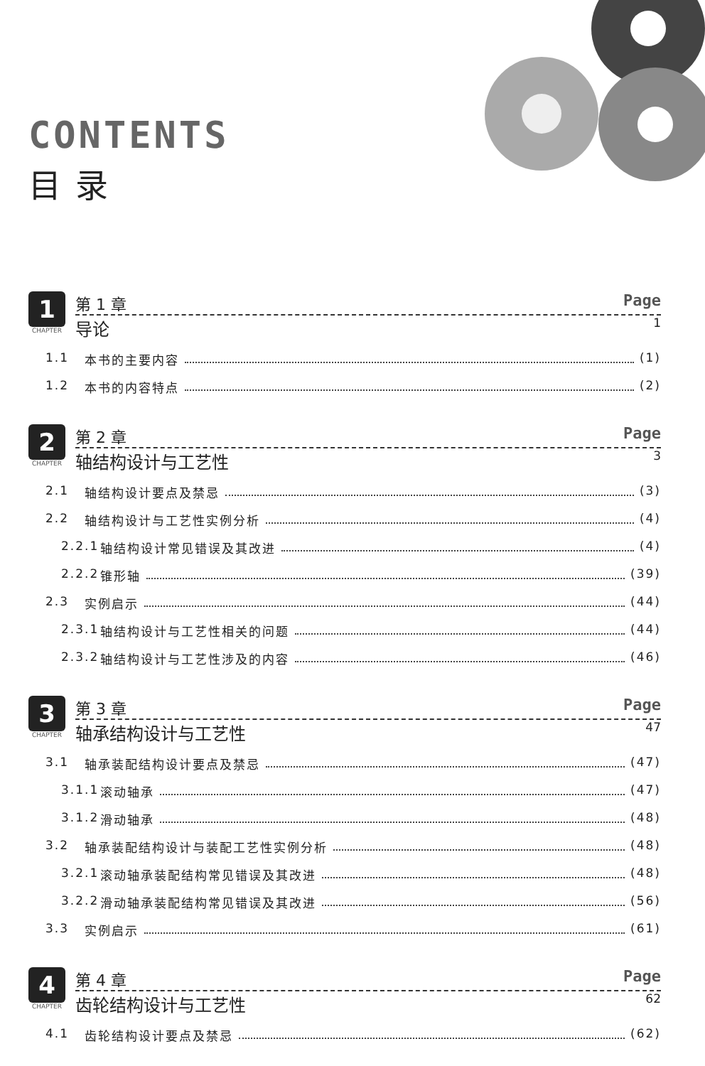CONTENTS
目录
1
CHAPTER
第 1 章 Page
导论 1
1.1 本书的主要内容 (1)
1.2 本书的内容特点 (2)
2
CHAPTER
第 2 章 Page
轴结构设计与工艺性 3
2.1 轴结构设计要点及禁忌 (3)
2.2 轴结构设计与工艺性实例分析 (4)
2.2.1 轴结构设计常见错误及其改进 (4)
2.2.2 锥形轴 (39)
2.3 实例启示 (44)
2.3.1 轴结构设计与工艺性相关的问题 (44)
2.3.2 轴结构设计与工艺性涉及的内容 (46)
3
CHAPTER
第 3 章 Page
轴承结构设计与工艺性 47
3.1 轴承装配结构设计要点及禁忌 (47)
3.1.1 滚动轴承 (47)
3.1.2 滑动轴承 (48)
3.2 轴承装配结构设计与装配工艺性实例分析 (48)
3.2.1 滚动轴承装配结构常见错误及其改进 (48)
3.2.2 滑动轴承装配结构常见错误及其改进 (56)
3.3 实例启示 (61)
4
CHAPTER
第 4 章 Page
齿轮结构设计与工艺性 62
4.1 齿轮结构设计要点及禁忌 (62)